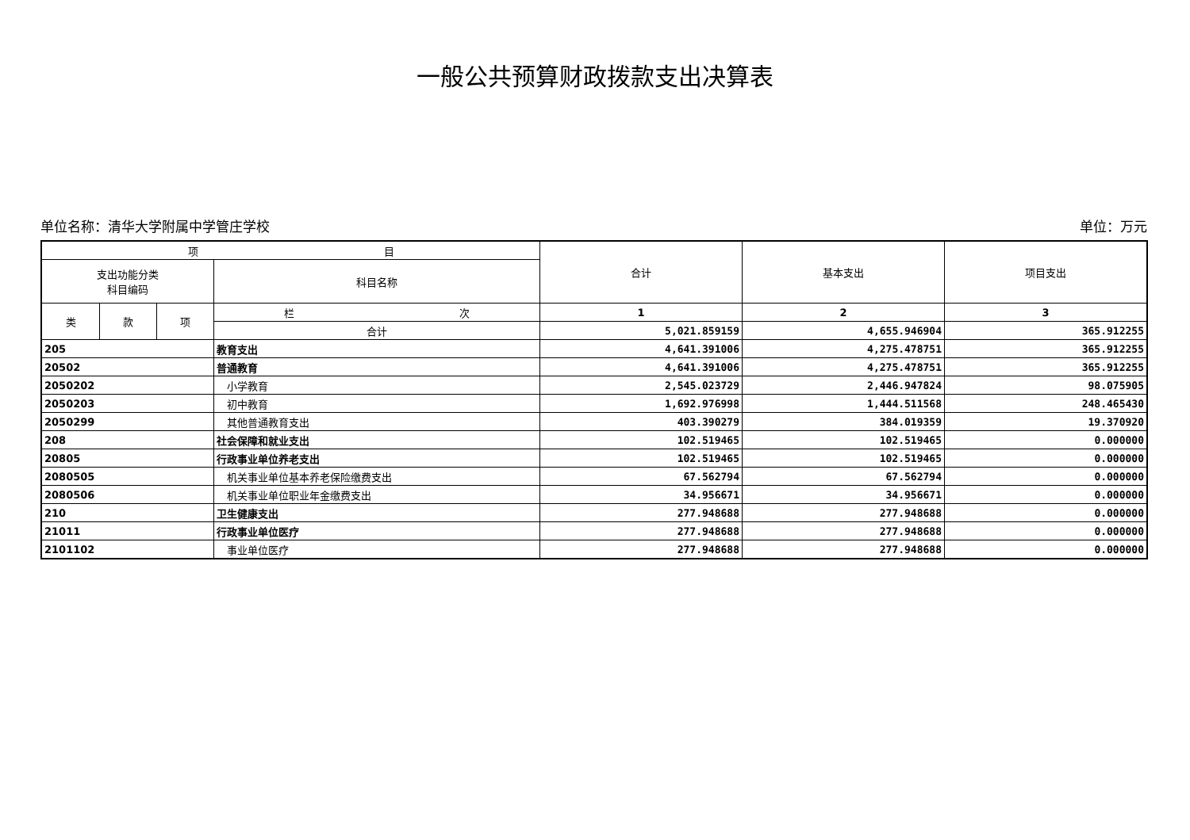一般公共预算财政拨款支出决算表
单位名称：清华大学附属中学管庄学校 单位：万元
| 项 目 | | | | 合计 | 基本支出 | 项目支出 |
| --- | --- | --- | --- | --- | --- | --- |
| 支出功能分类 科目编码 | | | 科目名称 | | | |
| 类 | 款 | 项 | 栏 次 | 1 | 2 | 3 |
| | | | 合计 | 5,021.859159 | 4,655.946904 | 365.912255 |
| 205 | | | 教育支出 | 4,641.391006 | 4,275.478751 | 365.912255 |
| 20502 | | | 普通教育 | 4,641.391006 | 4,275.478751 | 365.912255 |
| 2050202 | | | 小学教育 | 2,545.023729 | 2,446.947824 | 98.075905 |
| 2050203 | | | 初中教育 | 1,692.976998 | 1,444.511568 | 248.465430 |
| 2050299 | | | 其他普通教育支出 | 403.390279 | 384.019359 | 19.370920 |
| 208 | | | 社会保障和就业支出 | 102.519465 | 102.519465 | 0.000000 |
| 20805 | | | 行政事业单位养老支出 | 102.519465 | 102.519465 | 0.000000 |
| 2080505 | | | 机关事业单位基本养老保险缴费支出 | 67.562794 | 67.562794 | 0.000000 |
| 2080506 | | | 机关事业单位职业年金缴费支出 | 34.956671 | 34.956671 | 0.000000 |
| 210 | | | 卫生健康支出 | 277.948688 | 277.948688 | 0.000000 |
| 21011 | | | 行政事业单位医疗 | 277.948688 | 277.948688 | 0.000000 |
| 2101102 | | | 事业单位医疗 | 277.948688 | 277.948688 | 0.000000 |